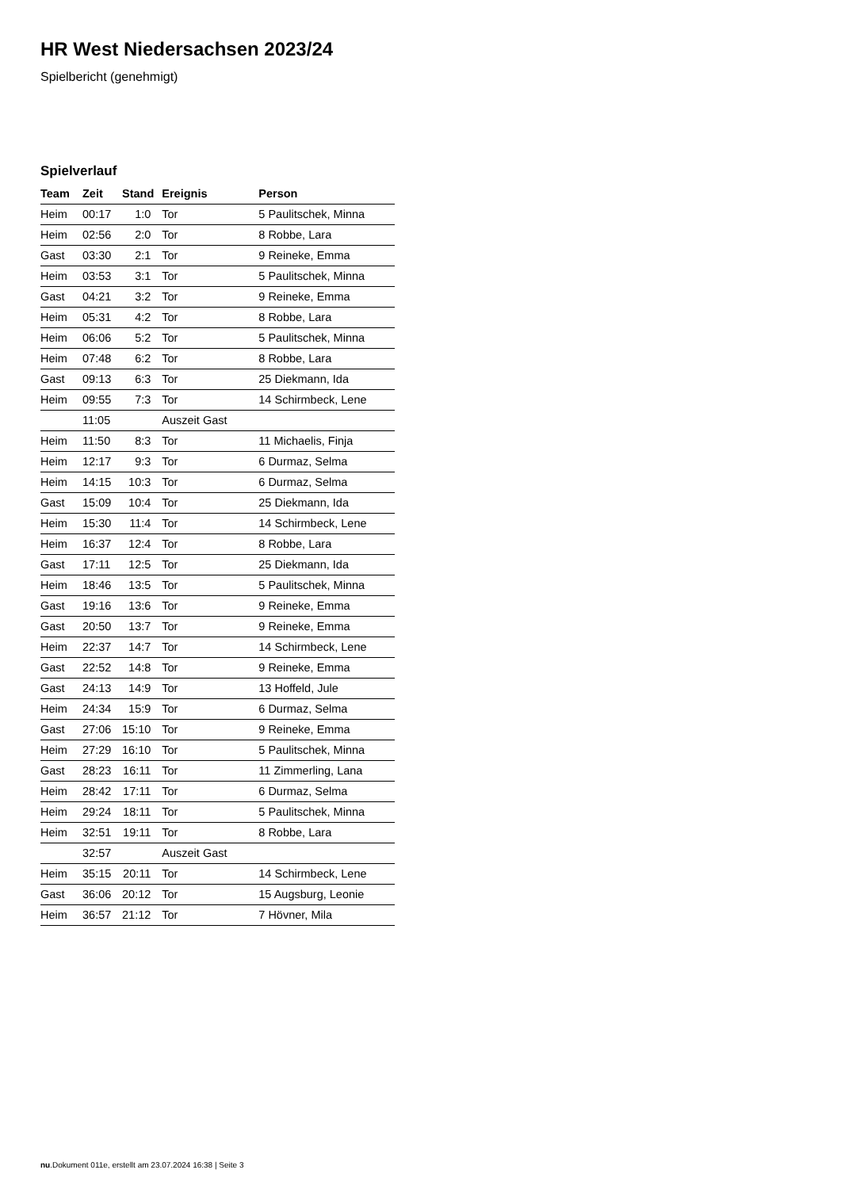HR West Niedersachsen 2023/24
Spielbericht (genehmigt)
Spielverlauf
| Team | Zeit | Stand | Ereignis | Person |
| --- | --- | --- | --- | --- |
| Heim | 00:17 | 1:0 | Tor | 5 Paulitschek, Minna |
| Heim | 02:56 | 2:0 | Tor | 8 Robbe, Lara |
| Gast | 03:30 | 2:1 | Tor | 9 Reineke, Emma |
| Heim | 03:53 | 3:1 | Tor | 5 Paulitschek, Minna |
| Gast | 04:21 | 3:2 | Tor | 9 Reineke, Emma |
| Heim | 05:31 | 4:2 | Tor | 8 Robbe, Lara |
| Heim | 06:06 | 5:2 | Tor | 5 Paulitschek, Minna |
| Heim | 07:48 | 6:2 | Tor | 8 Robbe, Lara |
| Gast | 09:13 | 6:3 | Tor | 25 Diekmann, Ida |
| Heim | 09:55 | 7:3 | Tor | 14 Schirmbeck, Lene |
| | 11:05 | | Auszeit Gast | |
| Heim | 11:50 | 8:3 | Tor | 11 Michaelis, Finja |
| Heim | 12:17 | 9:3 | Tor | 6 Durmaz, Selma |
| Heim | 14:15 | 10:3 | Tor | 6 Durmaz, Selma |
| Gast | 15:09 | 10:4 | Tor | 25 Diekmann, Ida |
| Heim | 15:30 | 11:4 | Tor | 14 Schirmbeck, Lene |
| Heim | 16:37 | 12:4 | Tor | 8 Robbe, Lara |
| Gast | 17:11 | 12:5 | Tor | 25 Diekmann, Ida |
| Heim | 18:46 | 13:5 | Tor | 5 Paulitschek, Minna |
| Gast | 19:16 | 13:6 | Tor | 9 Reineke, Emma |
| Gast | 20:50 | 13:7 | Tor | 9 Reineke, Emma |
| Heim | 22:37 | 14:7 | Tor | 14 Schirmbeck, Lene |
| Gast | 22:52 | 14:8 | Tor | 9 Reineke, Emma |
| Gast | 24:13 | 14:9 | Tor | 13 Hoffeld, Jule |
| Heim | 24:34 | 15:9 | Tor | 6 Durmaz, Selma |
| Gast | 27:06 | 15:10 | Tor | 9 Reineke, Emma |
| Heim | 27:29 | 16:10 | Tor | 5 Paulitschek, Minna |
| Gast | 28:23 | 16:11 | Tor | 11 Zimmerling, Lana |
| Heim | 28:42 | 17:11 | Tor | 6 Durmaz, Selma |
| Heim | 29:24 | 18:11 | Tor | 5 Paulitschek, Minna |
| Heim | 32:51 | 19:11 | Tor | 8 Robbe, Lara |
| | 32:57 | | Auszeit Gast | |
| Heim | 35:15 | 20:11 | Tor | 14 Schirmbeck, Lene |
| Gast | 36:06 | 20:12 | Tor | 15 Augsburg, Leonie |
| Heim | 36:57 | 21:12 | Tor | 7 Hövner, Mila |
nu.Dokument 011e, erstellt am 23.07.2024 16:38 | Seite 3